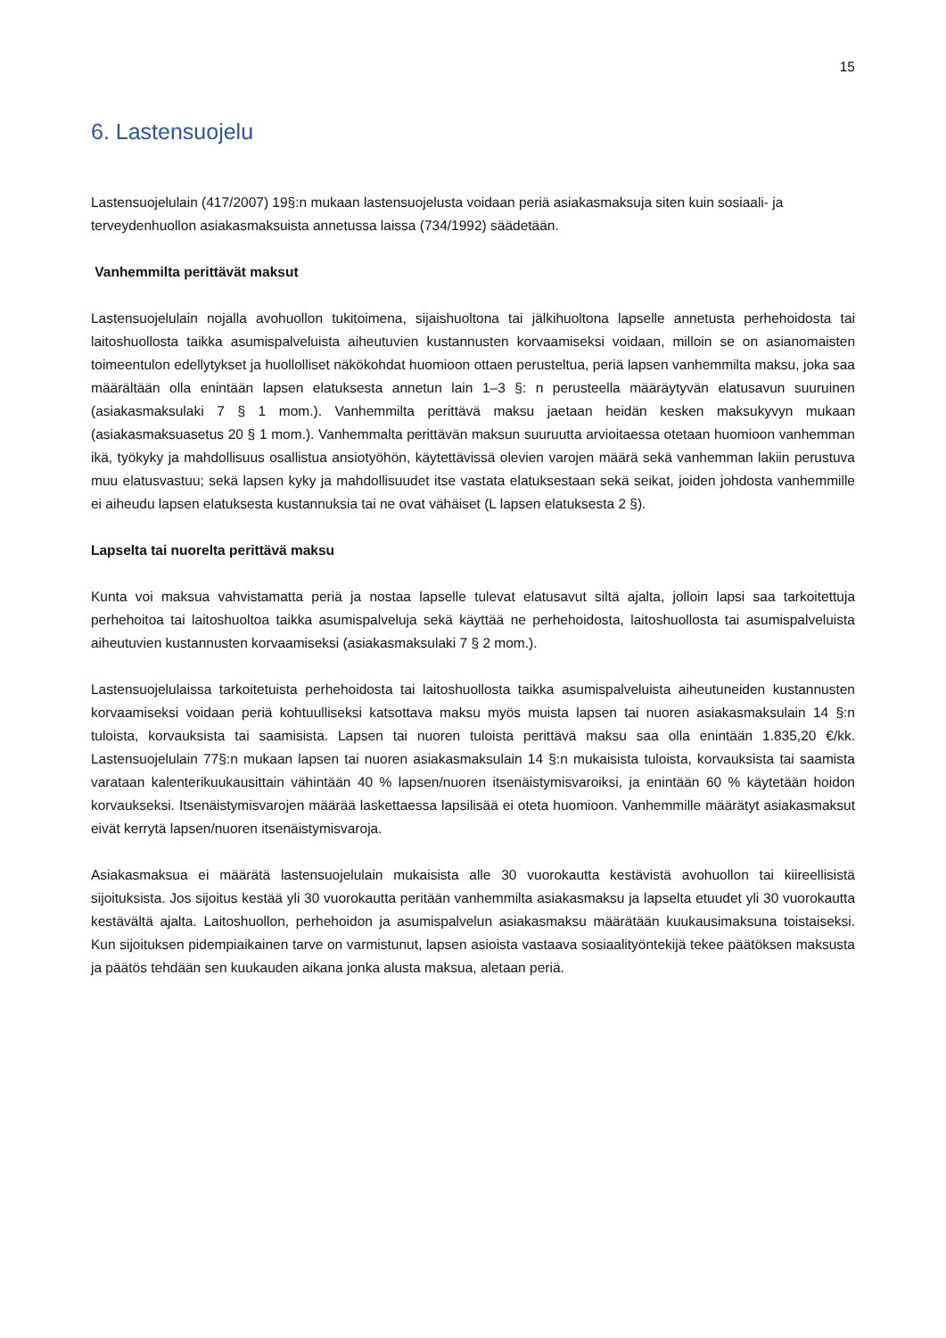15
6. Lastensuojelu
Lastensuojelulain (417/2007) 19§:n mukaan lastensuojelusta voidaan periä asiakasmaksuja siten kuin sosiaali- ja terveydenhuollon asiakasmaksuista annetussa laissa (734/1992) säädetään.
Vanhemmilta perittävät maksut
Lastensuojelulain nojalla avohuollon tukitoimena, sijaishuoltona tai jälkihuoltona lapselle annetusta perhehoidosta tai laitoshuollosta taikka asumispalveluista aiheutuvien kustannusten korvaamiseksi voidaan, milloin se on asianomaisten toimeentulon edellytykset ja huollolliset näkökohdat huomioon ottaen perusteltua, periä lapsen vanhemmilta maksu, joka saa määrältään olla enintään lapsen elatuksesta annetun lain 1–3 §: n perusteella määräytyvän elatusavun suuruinen (asiakasmaksulaki 7 § 1 mom.). Vanhemmilta perittävä maksu jaetaan heidän kesken maksukyvyn mukaan (asiakasmaksuasetus 20 § 1 mom.). Vanhemmalta perittävän maksun suuruutta arvioitaessa otetaan huomioon vanhemman ikä, työkyky ja mahdollisuus osallistua ansiotyöhön, käytettävissä olevien varojen määrä sekä vanhemman lakiin perustuva muu elatusvastuu; sekä lapsen kyky ja mahdollisuudet itse vastata elatuksestaan sekä seikat, joiden johdosta vanhemmille ei aiheudu lapsen elatuksesta kustannuksia tai ne ovat vähäiset (L lapsen elatuksesta 2 §).
Lapselta tai nuorelta perittävä maksu
Kunta voi maksua vahvistamatta periä ja nostaa lapselle tulevat elatusavut siltä ajalta, jolloin lapsi saa tarkoitettuja perhehoitoa tai laitoshuoltoa taikka asumispalveluja sekä käyttää ne perhehoidosta, laitoshuollosta tai asumispalveluista aiheutuvien kustannusten korvaamiseksi (asiakasmaksulaki 7 § 2 mom.).
Lastensuojelulaissa tarkoitetuista perhehoidosta tai laitoshuollosta taikka asumispalveluista aiheutuneiden kustannusten korvaamiseksi voidaan periä kohtuulliseksi katsottava maksu myös muista lapsen tai nuoren asiakasmaksulain 14 §:n tuloista, korvauksista tai saamisista. Lapsen tai nuoren tuloista perittävä maksu saa olla enintään 1.835,20 €/kk. Lastensuojelulain 77§:n mukaan lapsen tai nuoren asiakasmaksulain 14 §:n mukaisista tuloista, korvauksista tai saamista varataan kalenterikuukausittain vähintään 40 % lapsen/nuoren itsenäistymisvaroiksi, ja enintään 60 % käytetään hoidon korvaukseksi. Itsenäistymisvarojen määrää laskettaessa lapsilisää ei oteta huomioon. Vanhemmille määrätyt asiakasmaksut eivät kerrytä lapsen/nuoren itsenäistymisvaroja.
Asiakasmaksua ei määrätä lastensuojelulain mukaisista alle 30 vuorokautta kestävistä avohuollon tai kiireellisistä sijoituksista. Jos sijoitus kestää yli 30 vuorokautta peritään vanhemmilta asiakasmaksu ja lapselta etuudet yli 30 vuorokautta kestävältä ajalta. Laitoshuollon, perhehoidon ja asumispalvelun asiakasmaksu määrätään kuukausimaksuna toistaiseksi. Kun sijoituksen pidempiaikainen tarve on varmistunut, lapsen asioista vastaava sosiaalityöntekijä tekee päätöksen maksusta ja päätös tehdään sen kuukauden aikana jonka alusta maksua, aletaan periä.